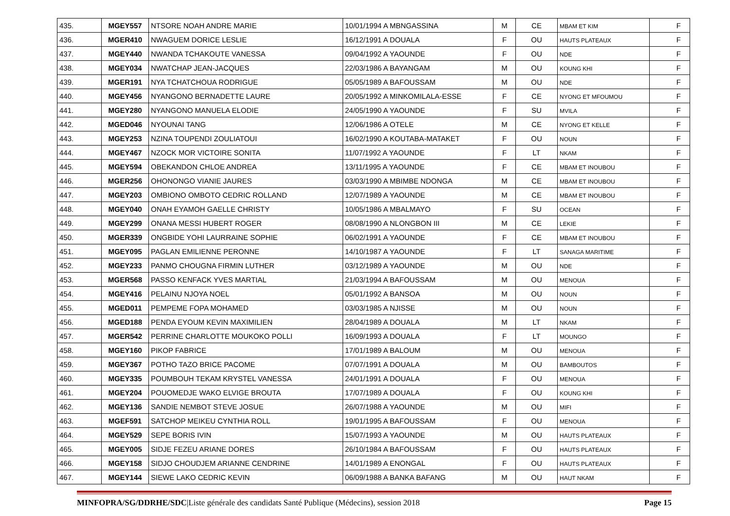| 435. | MGEY557 | NTSORE NOAH ANDRE MARIE | 10/01/1994 A MBNGASSINA | M | CE | MBAM ET KIM | F |
| 436. | MGER410 | NWAGUEM DORICE LESLIE | 16/12/1991 A DOUALA | F | OU | HAUTS PLATEAUX | F |
| 437. | MGEY440 | NWANDA TCHAKOUTE VANESSA | 09/04/1992 A YAOUNDE | F | OU | NDE | F |
| 438. | MGEY034 | NWATCHAP JEAN-JACQUES | 22/03/1986 A BAYANGAM | M | OU | KOUNG KHI | F |
| 439. | MGER191 | NYA TCHATCHOUA RODRIGUE | 05/05/1989 A BAFOUSSAM | M | OU | NDE | F |
| 440. | MGEY456 | NYANGONO BERNADETTE LAURE | 20/05/1992 A MINKOMILALA-ESSE | F | CE | NYONG ET MFOUMOU | F |
| 441. | MGEY280 | NYANGONO MANUELA ELODIE | 24/05/1990 A YAOUNDE | F | SU | MVILA | F |
| 442. | MGED046 | NYOUNAI TANG | 12/06/1986 A OTELE | M | CE | NYONG ET KELLE | F |
| 443. | MGEY253 | NZINA TOUPENDI ZOULIATOUI | 16/02/1990 A KOUTABA-MATAKET | F | OU | NOUN | F |
| 444. | MGEY467 | NZOCK MOR VICTOIRE SONITA | 11/07/1992 A YAOUNDE | F | LT | NKAM | F |
| 445. | MGEY594 | OBEKANDON CHLOE ANDREA | 13/11/1995 A YAOUNDE | F | CE | MBAM ET INOUBOU | F |
| 446. | MGER256 | OHONONGO VIANIE JAURES | 03/03/1990 A MBIMBE NDONGA | M | CE | MBAM ET INOUBOU | F |
| 447. | MGEY203 | OMBIONO OMBOTO CEDRIC ROLLAND | 12/07/1989 A YAOUNDE | M | CE | MBAM ET INOUBOU | F |
| 448. | MGEY040 | ONAH EYAMOH GAELLE CHRISTY | 10/05/1986 A MBALMAYO | F | SU | OCEAN | F |
| 449. | MGEY299 | ONANA MESSI HUBERT ROGER | 08/08/1990 A NLONGBON III | M | CE | LEKIE | F |
| 450. | MGER339 | ONGBIDE YOHI LAURRAINE SOPHIE | 06/02/1991 A YAOUNDE | F | CE | MBAM ET INOUBOU | F |
| 451. | MGEY095 | PAGLAN EMILIENNE PERONNE | 14/10/1987 A YAOUNDE | F | LT | SANAGA MARITIME | F |
| 452. | MGEY233 | PANMO CHOUGNA FIRMIN LUTHER | 03/12/1989 A YAOUNDE | M | OU | NDE | F |
| 453. | MGER568 | PASSO KENFACK YVES MARTIAL | 21/03/1994 A BAFOUSSAM | M | OU | MENOUA | F |
| 454. | MGEY416 | PELAINU NJOYA NOEL | 05/01/1992 A BANSOA | M | OU | NOUN | F |
| 455. | MGED011 | PEMPEME FOPA MOHAMED | 03/03/1985 A NJISSE | M | OU | NOUN | F |
| 456. | MGED188 | PENDA EYOUM KEVIN MAXIMILIEN | 28/04/1989 A DOUALA | M | LT | NKAM | F |
| 457. | MGER542 | PERRINE CHARLOTTE MOUKOKO POLLI | 16/09/1993 A DOUALA | F | LT | MOUNGO | F |
| 458. | MGEY160 | PIKOP FABRICE | 17/01/1989 A BALOUM | M | OU | MENOUA | F |
| 459. | MGEY367 | POTHO TAZO BRICE PACOME | 07/07/1991 A DOUALA | M | OU | BAMBOUTOS | F |
| 460. | MGEY335 | POUMBOUH TEKAM KRYSTEL VANESSA | 24/01/1991 A DOUALA | F | OU | MENOUA | F |
| 461. | MGEY204 | POUOMEDJE WAKO ELVIGE BROUTA | 17/07/1989 A DOUALA | F | OU | KOUNG KHI | F |
| 462. | MGEY136 | SANDIE NEMBOT STEVE JOSUE | 26/07/1988 A YAOUNDE | M | OU | MIFI | F |
| 463. | MGEF591 | SATCHOP MEIKEU CYNTHIA ROLL | 19/01/1995 A BAFOUSSAM | F | OU | MENOUA | F |
| 464. | MGEY529 | SEPE BORIS IVIN | 15/07/1993 A YAOUNDE | M | OU | HAUTS PLATEAUX | F |
| 465. | MGEY005 | SIDJE FEZEU ARIANE DORES | 26/10/1984 A BAFOUSSAM | F | OU | HAUTS PLATEAUX | F |
| 466. | MGEY158 | SIDJO CHOUDJEM ARIANNE CENDRINE | 14/01/1989 A ENONGAL | F | OU | HAUTS PLATEAUX | F |
| 467. | MGEY144 | SIEWE LAKO CEDRIC KEVIN | 06/09/1988 A BANKA BAFANG | M | OU | HAUT NKAM | F |
MINFOPRA/SG/DDRHE/SDC|Liste générale des candidats Santé Publique (Médecins), session 2018 Page 15